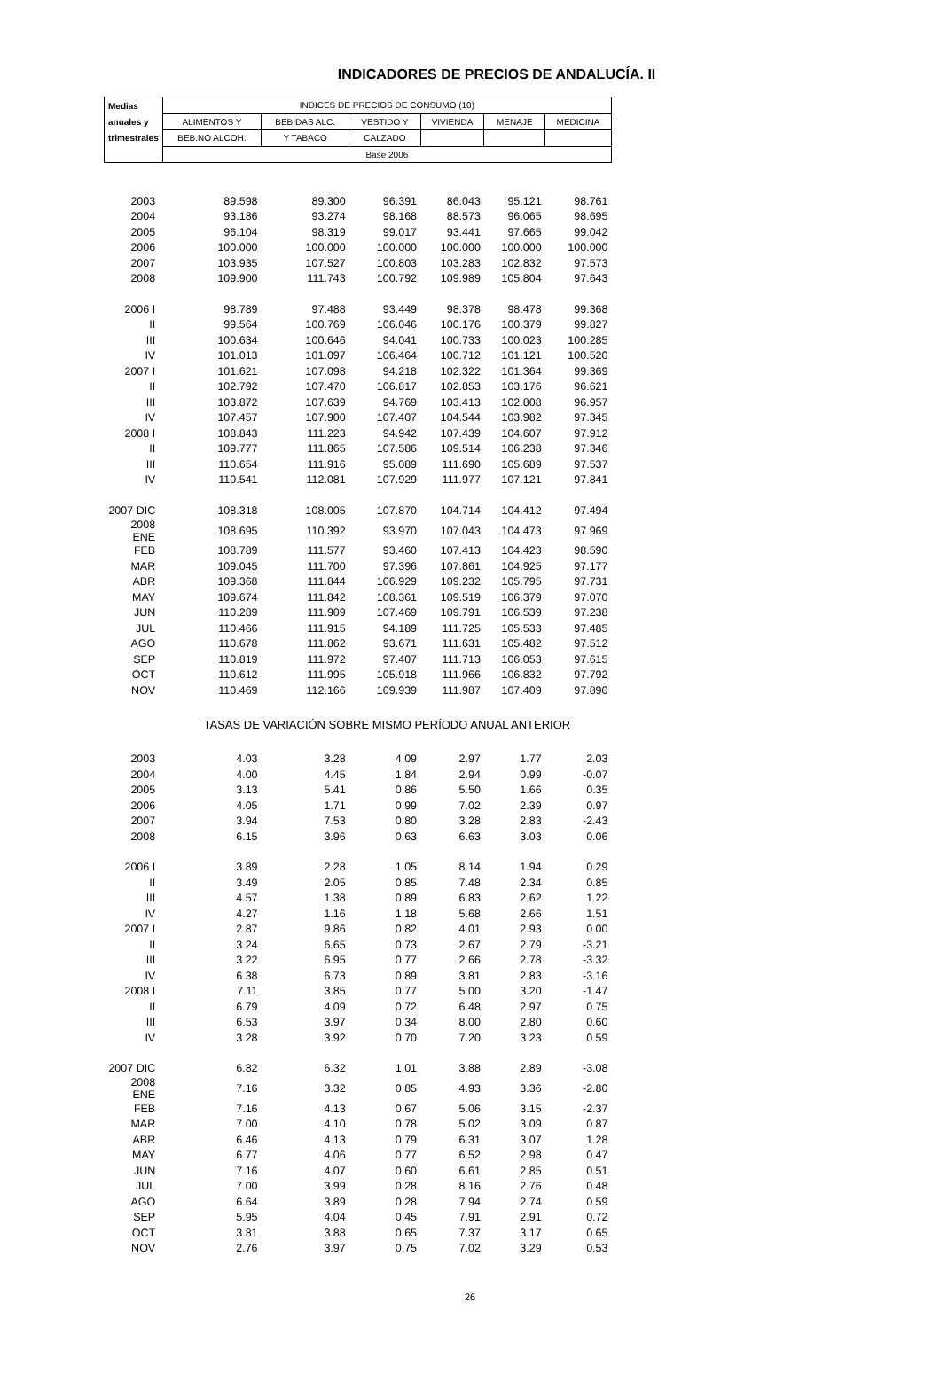INDICADORES DE PRECIOS DE ANDALUCÍA. II
| Medias | INDICES DE PRECIOS DE CONSUMO (10) | | | | | |
| --- | --- | --- | --- | --- | --- | --- |
| anuales y | ALIMENTOS Y | BEBIDAS ALC. | VESTIDO Y | VIVIENDA | MENAJE | MEDICINA |
| trimestrales | BEB.NO ALCOH. | Y TABACO | CALZADO | | | |
| | Base 2006 | | | | | |
| 2003 | 89.598 | 89.300 | 96.391 | 86.043 | 95.121 | 98.761 |
| 2004 | 93.186 | 93.274 | 98.168 | 88.573 | 96.065 | 98.695 |
| 2005 | 96.104 | 98.319 | 99.017 | 93.441 | 97.665 | 99.042 |
| 2006 | 100.000 | 100.000 | 100.000 | 100.000 | 100.000 | 100.000 |
| 2007 | 103.935 | 107.527 | 100.803 | 103.283 | 102.832 | 97.573 |
| 2008 | 109.900 | 111.743 | 100.792 | 109.989 | 105.804 | 97.643 |
| 2006 I | 98.789 | 97.488 | 93.449 | 98.378 | 98.478 | 99.368 |
| II | 99.564 | 100.769 | 106.046 | 100.176 | 100.379 | 99.827 |
| III | 100.634 | 100.646 | 94.041 | 100.733 | 100.023 | 100.285 |
| IV | 101.013 | 101.097 | 106.464 | 100.712 | 101.121 | 100.520 |
| 2007 I | 101.621 | 107.098 | 94.218 | 102.322 | 101.364 | 99.369 |
| II | 102.792 | 107.470 | 106.817 | 102.853 | 103.176 | 96.621 |
| III | 103.872 | 107.639 | 94.769 | 103.413 | 102.808 | 96.957 |
| IV | 107.457 | 107.900 | 107.407 | 104.544 | 103.982 | 97.345 |
| 2008 I | 108.843 | 111.223 | 94.942 | 107.439 | 104.607 | 97.912 |
| II | 109.777 | 111.865 | 107.586 | 109.514 | 106.238 | 97.346 |
| III | 110.654 | 111.916 | 95.089 | 111.690 | 105.689 | 97.537 |
| IV | 110.541 | 112.081 | 107.929 | 111.977 | 107.121 | 97.841 |
| 2007 DIC | 108.318 | 108.005 | 107.870 | 104.714 | 104.412 | 97.494 |
| 2008 ENE | 108.695 | 110.392 | 93.970 | 107.043 | 104.473 | 97.969 |
| FEB | 108.789 | 111.577 | 93.460 | 107.413 | 104.423 | 98.590 |
| MAR | 109.045 | 111.700 | 97.396 | 107.861 | 104.925 | 97.177 |
| ABR | 109.368 | 111.844 | 106.929 | 109.232 | 105.795 | 97.731 |
| MAY | 109.674 | 111.842 | 108.361 | 109.519 | 106.379 | 97.070 |
| JUN | 110.289 | 111.909 | 107.469 | 109.791 | 106.539 | 97.238 |
| JUL | 110.466 | 111.915 | 94.189 | 111.725 | 105.533 | 97.485 |
| AGO | 110.678 | 111.862 | 93.671 | 111.631 | 105.482 | 97.512 |
| SEP | 110.819 | 111.972 | 97.407 | 111.713 | 106.053 | 97.615 |
| OCT | 110.612 | 111.995 | 105.918 | 111.966 | 106.832 | 97.792 |
| NOV | 110.469 | 112.166 | 109.939 | 111.987 | 107.409 | 97.890 |
| | TASAS DE VARIACIÓN SOBRE MISMO PERÍODO ANUAL ANTERIOR | | | | | |
| 2003 | 4.03 | 3.28 | 4.09 | 2.97 | 1.77 | 2.03 |
| 2004 | 4.00 | 4.45 | 1.84 | 2.94 | 0.99 | -0.07 |
| 2005 | 3.13 | 5.41 | 0.86 | 5.50 | 1.66 | 0.35 |
| 2006 | 4.05 | 1.71 | 0.99 | 7.02 | 2.39 | 0.97 |
| 2007 | 3.94 | 7.53 | 0.80 | 3.28 | 2.83 | -2.43 |
| 2008 | 6.15 | 3.96 | 0.63 | 6.63 | 3.03 | 0.06 |
| 2006 I | 3.89 | 2.28 | 1.05 | 8.14 | 1.94 | 0.29 |
| II | 3.49 | 2.05 | 0.85 | 7.48 | 2.34 | 0.85 |
| III | 4.57 | 1.38 | 0.89 | 6.83 | 2.62 | 1.22 |
| IV | 4.27 | 1.16 | 1.18 | 5.68 | 2.66 | 1.51 |
| 2007 I | 2.87 | 9.86 | 0.82 | 4.01 | 2.93 | 0.00 |
| II | 3.24 | 6.65 | 0.73 | 2.67 | 2.79 | -3.21 |
| III | 3.22 | 6.95 | 0.77 | 2.66 | 2.78 | -3.32 |
| IV | 6.38 | 6.73 | 0.89 | 3.81 | 2.83 | -3.16 |
| 2008 I | 7.11 | 3.85 | 0.77 | 5.00 | 3.20 | -1.47 |
| II | 6.79 | 4.09 | 0.72 | 6.48 | 2.97 | 0.75 |
| III | 6.53 | 3.97 | 0.34 | 8.00 | 2.80 | 0.60 |
| IV | 3.28 | 3.92 | 0.70 | 7.20 | 3.23 | 0.59 |
| 2007 DIC | 6.82 | 6.32 | 1.01 | 3.88 | 2.89 | -3.08 |
| 2008 ENE | 7.16 | 3.32 | 0.85 | 4.93 | 3.36 | -2.80 |
| FEB | 7.16 | 4.13 | 0.67 | 5.06 | 3.15 | -2.37 |
| MAR | 7.00 | 4.10 | 0.78 | 5.02 | 3.09 | 0.87 |
| ABR | 6.46 | 4.13 | 0.79 | 6.31 | 3.07 | 1.28 |
| MAY | 6.77 | 4.06 | 0.77 | 6.52 | 2.98 | 0.47 |
| JUN | 7.16 | 4.07 | 0.60 | 6.61 | 2.85 | 0.51 |
| JUL | 7.00 | 3.99 | 0.28 | 8.16 | 2.76 | 0.48 |
| AGO | 6.64 | 3.89 | 0.28 | 7.94 | 2.74 | 0.59 |
| SEP | 5.95 | 4.04 | 0.45 | 7.91 | 2.91 | 0.72 |
| OCT | 3.81 | 3.88 | 0.65 | 7.37 | 3.17 | 0.65 |
| NOV | 2.76 | 3.97 | 0.75 | 7.02 | 3.29 | 0.53 |
26